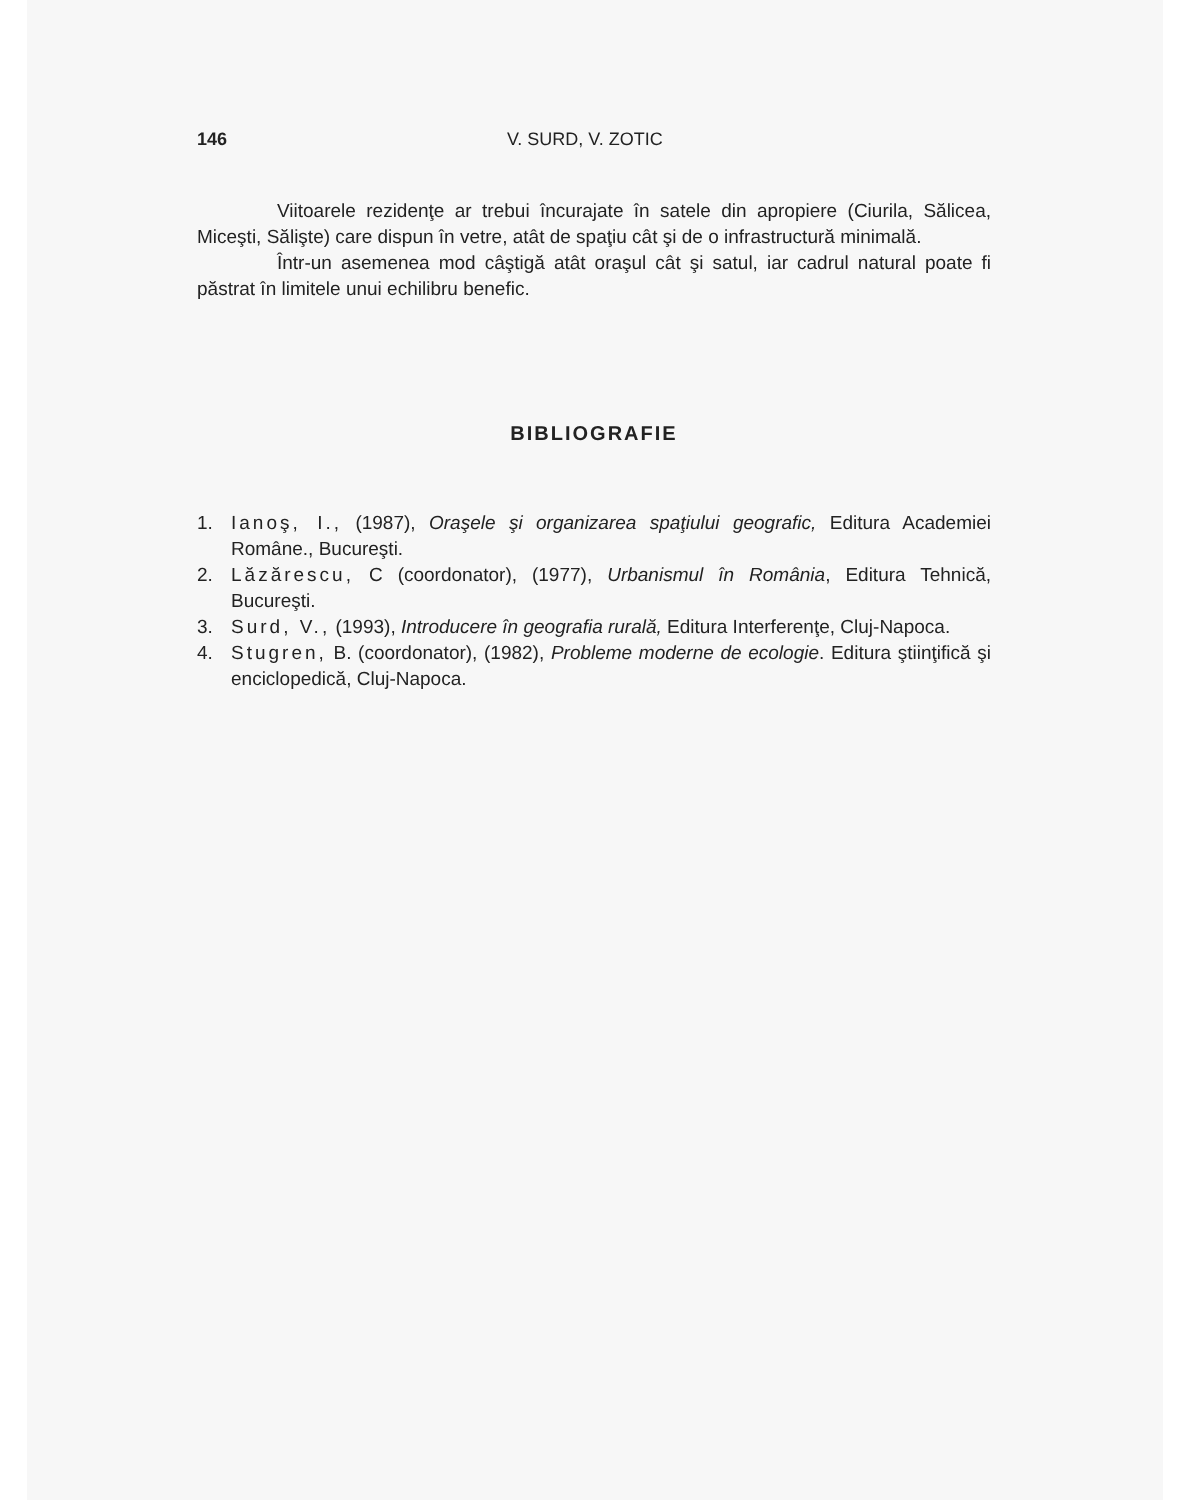146 V. SURD, V. ZOTIC
Viitoarele rezidenţe ar trebui încurajate în satele din apropiere (Ciurila, Sălicea, Miceşti, Sălişte) care dispun în vetre, atât de spaţiu cât şi de o infrastructură minimală.
Într-un asemenea mod câştigă atât oraşul cât şi satul, iar cadrul natural poate fi păstrat în limitele unui echilibru benefic.
BIBLIOGRAFIE
1. Ianoş, I., (1987), Oraşele şi organizarea spaţiului geografic, Editura Academiei Române., Bucureşti.
2. Lăzărescu, C (coordonator), (1977), Urbanismul în România, Editura Tehnică, Bucureşti.
3. Surd, V., (1993), Introducere în geografia rurală, Editura Interferenţe, Cluj-Napoca.
4. Stugren, B. (coordonator), (1982), Probleme moderne de ecologie. Editura ştiinţifică şi enciclopedică, Cluj-Napoca.